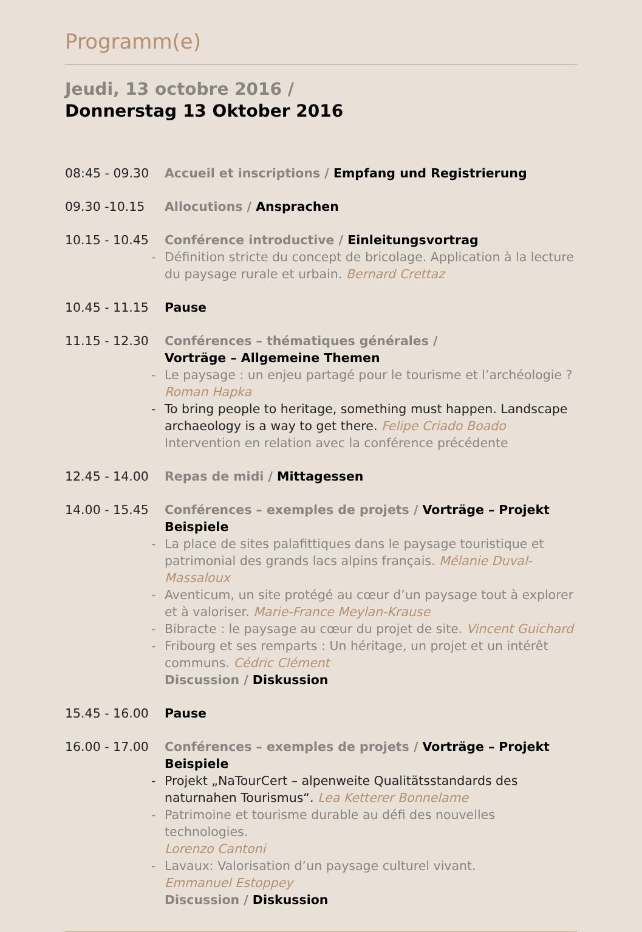Programm(e)
Jeudi, 13 octobre 2016 /
Donnerstag 13 Oktober 2016
08:45 - 09.30 Accueil et inscriptions / Empfang und Registrierung
09.30 -10.15 Allocutions / Ansprachen
10.15 - 10.45 Conférence introductive / Einleitungsvortrag
- Définition stricte du concept de bricolage. Application à la lecture du paysage rurale et urbain. Bernard Crettaz
10.45 - 11.15 Pause
11.15 - 12.30 Conférences – thématiques générales /
Vorträge – Allgemeine Themen
- Le paysage : un enjeu partagé pour le tourisme et l’archéologie ?
Roman Hapka
- To bring people to heritage, something must happen. Landscape archaeology is a way to get there. Felipe Criado Boado
Intervention en relation avec la conférence précédente
12.45 - 14.00 Repas de midi / Mittagessen
14.00 - 15.45 Conférences – exemples de projets / Vorträge – Projekt Beispiele
- La place de sites palafittiques dans le paysage touristique et patrimonial des grands lacs alpins français. Mélanie Duval-Massaloux
- Aventicum, un site protégé au cœur d’un paysage tout à explorer et à valoriser. Marie-France Meylan-Krause
- Bibracte : le paysage au cœur du projet de site. Vincent Guichard
- Fribourg et ses remparts : Un héritage, un projet et un intérêt communs. Cédric Clément
Discussion / Diskussion
15.45 - 16.00 Pause
16.00 - 17.00 Conférences – exemples de projets / Vorträge – Projekt Beispiele
- Projekt „NaTourCert – alpenweite Qualitätsstandards des naturnahen Tourismus“. Lea Ketterer Bonnelame
- Patrimoine et tourisme durable au défi des nouvelles technologies.
Lorenzo Cantoni
- Lavaux: Valorisation d’un paysage culturel vivant.
Emmanuel Estoppey
Discussion / Diskussion